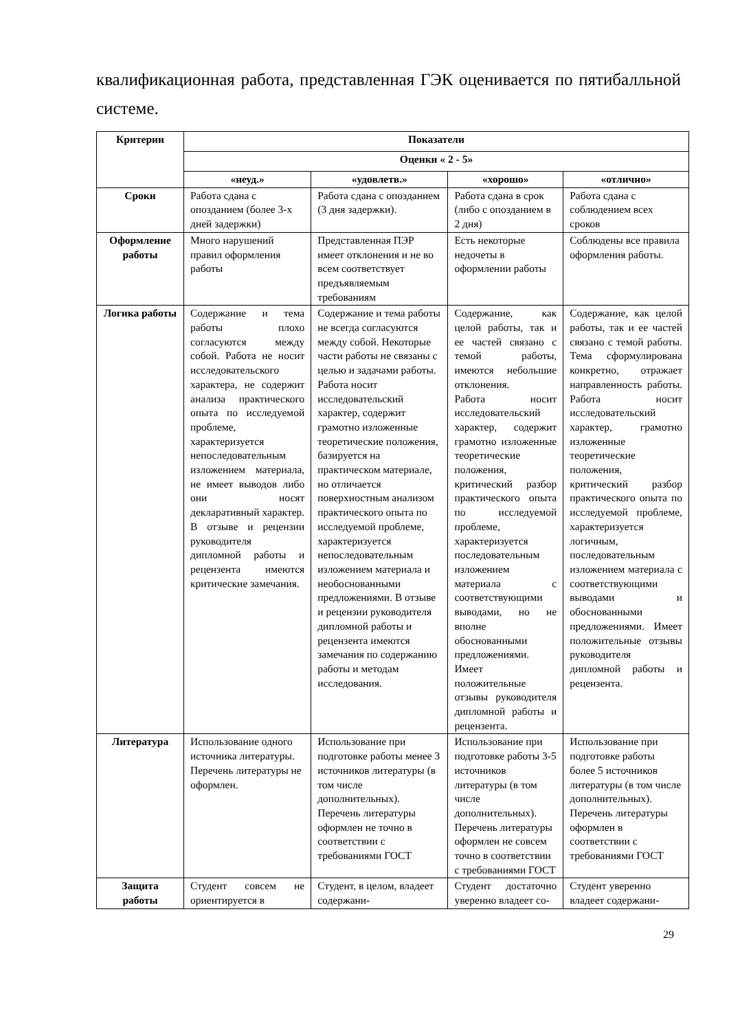квалификационная работа, представленная ГЭК оценивается по пятибалльной системе.
| Критерии | Показатели | | | |
| --- | --- | --- | --- | --- |
| | Оценки « 2 - 5» | | | |
| | «неуд.» | «удовлетв.» | «хорошо» | «отлично» |
| Сроки | Работа сдана с опозданием (более 3-х дней задержки) | Работа сдана с опозданием (3 дня задержки). | Работа сдана в срок (либо с опозданием в 2 дня) | Работа сдана с соблюдением всех сроков |
| Оформление работы | Много нарушений правил оформления работы | Представленная ПЭР имеет отклонения и не во всем соответствует предъявляемым требованиям | Есть некоторые недочеты в оформлении работы | Соблюдены все правила оформления работы. |
| Логика работы | Содержание и тема работы плохо согласуются между собой. Работа не носит исследовательского характера, не содержит анализа практического опыта по исследуемой проблеме, характеризуется непоследовательным изложением материала, не имеет выводов либо они носят декларативный характер. В отзыве и рецензии руководителя дипломной работы и рецензента имеются критические замечания. | Содержание и тема работы не всегда согласуются между собой. Некоторые части работы не связаны с целью и задачами работы. Работа носит исследовательский характер, содержит грамотно изложенные теоретические положения, базируется на практическом материале, но отличается поверхностным анализом практического опыта по исследуемой проблеме, характеризуется непоследовательным изложением материала и необоснованными предложениями. В отзыве и рецензии руководителя дипломной работы и рецензента имеются замечания по содержанию работы и методам исследования. | Содержание, как целой работы, так и ее частей связано с темой работы, имеются небольшие отклонения. Работа носит исследовательский характер, содержит грамотно изложенные теоретические положения, критический разбор практического опыта по исследуемой проблеме, характеризуется последовательным изложением материала с соответствующими выводами, но не вполне обоснованными предложениями. Имеет положительные отзывы руководителя дипломной работы и рецензента. | Содержание, как целой работы, так и ее частей связано с темой работы. Тема сформулирована конкретно, отражает направленность работы. Работа носит исследовательский характер, грамотно изложенные теоретические положения, критический разбор практического опыта по исследуемой проблеме, характеризуется логичным, последовательным изложением материала с соответствующими выводами и обоснованными предложениями. Имеет положительные отзывы руководителя дипломной работы и рецензента. |
| Литература | Использование одного источника литературы. Перечень литературы не оформлен. | Использование при подготовке работы менее 3 источников литературы (в том числе дополнительных). Перечень литературы оформлен не точно в соответствии с требованиями ГОСТ | Использование при подготовке работы 3-5 источников литературы (в том числе дополнительных). Перечень литературы оформлен не совсем точно в соответствии с требованиями ГОСТ | Использование при подготовке работы более 5 источников литературы (в том числе дополнительных). Перечень литературы оформлен в соответствии с требованиями ГОСТ |
| Защита работы | Студент совсем не ориентируется в | Студент, в целом, владеет содержани- | Студент достаточно уверенно владеет со- | Студент уверенно владеет содержани- |
29